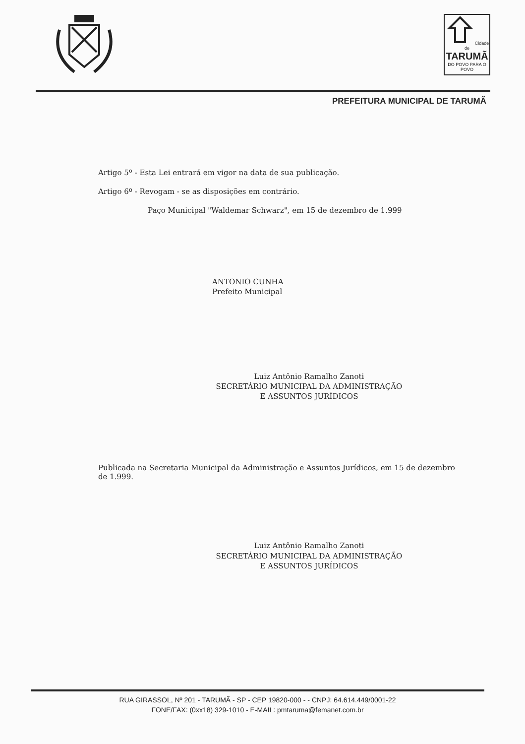Cidade de
TARUMÃ
DO POVO PARA O POVO
PREFEITURA MUNICIPAL DE TARUMÃ
Artigo 5º - Esta Lei entrará em vigor na data de sua publicação.
Artigo 6º - Revogam - se as disposições em contrário.
Paço Municipal "Waldemar Schwarz", em 15 de dezembro de 1.999
ANTONIO CUNHA
Prefeito Municipal
Luiz Antônio Ramalho Zanoti
SECRETÁRIO MUNICIPAL DA ADMINISTRAÇÃO
E ASSUNTOS JURÍDICOS
Publicada na Secretaria Municipal da Administração e Assuntos Jurídicos, em 15 de dezembro de 1.999.
Luiz Antônio Ramalho Zanoti
SECRETÁRIO MUNICIPAL DA ADMINISTRAÇÃO
E ASSUNTOS JURÍDICOS
RUA GIRASSOL, Nº 201 - TARUMÃ - SP - CEP 19820-000 - - CNPJ: 64.614.449/0001-22
FONE/FAX: (0xx18) 329-1010 - E-MAIL: pmtaruma@femanet.com.br